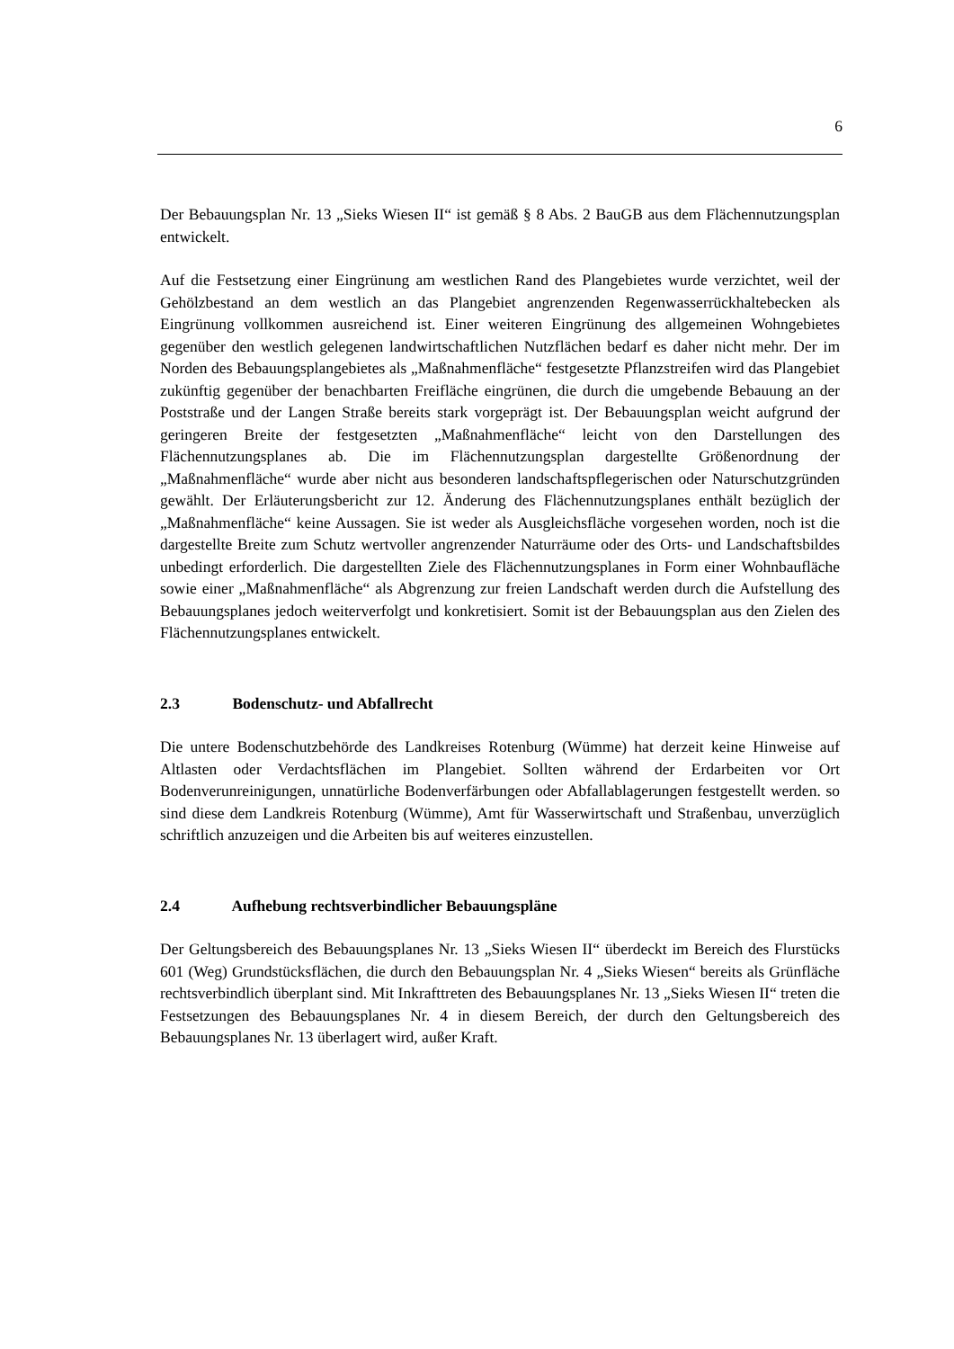6
Der Bebauungsplan Nr. 13 „Sieks Wiesen II“ ist gemäß § 8 Abs. 2 BauGB aus dem Flächennutzungsplan entwickelt.
Auf die Festsetzung einer Eingrünung am westlichen Rand des Plangebietes wurde verzichtet, weil der Gehölzbestand an dem westlich an das Plangebiet angrenzenden Regenwasserrückhaltebecken als Eingrünung vollkommen ausreichend ist. Einer weiteren Eingrünung des allgemeinen Wohngebietes gegenüber den westlich gelegenen landwirtschaftlichen Nutzflächen bedarf es daher nicht mehr. Der im Norden des Bebauungsplangebietes als „Maßnahmenfläche“ festgesetzte Pflanzstreifen wird das Plangebiet zukünftig gegenüber der benachbarten Freifläche eingrünen, die durch die umgebende Bebauung an der Poststraße und der Langen Straße bereits stark vorgeprägt ist. Der Bebauungsplan weicht aufgrund der geringeren Breite der festgesetzten „Maßnahmenfläche“ leicht von den Darstellungen des Flächennutzungsplanes ab. Die im Flächennutzungsplan dargestellte Größenordnung der „Maßnahmenfläche“ wurde aber nicht aus besonderen landschaftspflegerischen oder Naturschutzgründen gewählt. Der Erläuterungsbericht zur 12. Änderung des Flächennutzungsplanes enthält bezüglich der „Maßnahmenfläche“ keine Aussagen. Sie ist weder als Ausgleichsfläche vorgesehen worden, noch ist die dargestellte Breite zum Schutz wertvoller angrenzender Naturräume oder des Orts- und Landschaftsbildes unbedingt erforderlich. Die dargestellten Ziele des Flächennutzungsplanes in Form einer Wohnbaufläche sowie einer „Maßnahmenfläche“ als Abgrenzung zur freien Landschaft werden durch die Aufstellung des Bebauungsplanes jedoch weiterverfolgt und konkretisiert. Somit ist der Bebauungsplan aus den Zielen des Flächennutzungsplanes entwickelt.
2.3 Bodenschutz- und Abfallrecht
Die untere Bodenschutzbehörde des Landkreises Rotenburg (Wümme) hat derzeit keine Hinweise auf Altlasten oder Verdachtsflächen im Plangebiet. Sollten während der Erdarbeiten vor Ort Bodenverunreinigungen, unnatürliche Bodenverfärbungen oder Abfallablagerungen festgestellt werden. so sind diese dem Landkreis Rotenburg (Wümme), Amt für Wasserwirtschaft und Straßenbau, unverzüglich schriftlich anzuzeigen und die Arbeiten bis auf weiteres einzustellen.
2.4 Aufhebung rechtsverbindlicher Bebauungspläne
Der Geltungsbereich des Bebauungsplanes Nr. 13 „Sieks Wiesen II“ überdeckt im Bereich des Flurstücks 601 (Weg) Grundstücksflächen, die durch den Bebauungsplan Nr. 4 „Sieks Wiesen“ bereits als Grünfläche rechtsverbindlich überplant sind. Mit Inkrafttreten des Bebauungsplanes Nr. 13 „Sieks Wiesen II“ treten die Festsetzungen des Bebauungsplanes Nr. 4 in diesem Bereich, der durch den Geltungsbereich des Bebauungsplanes Nr. 13 überlagert wird, außer Kraft.